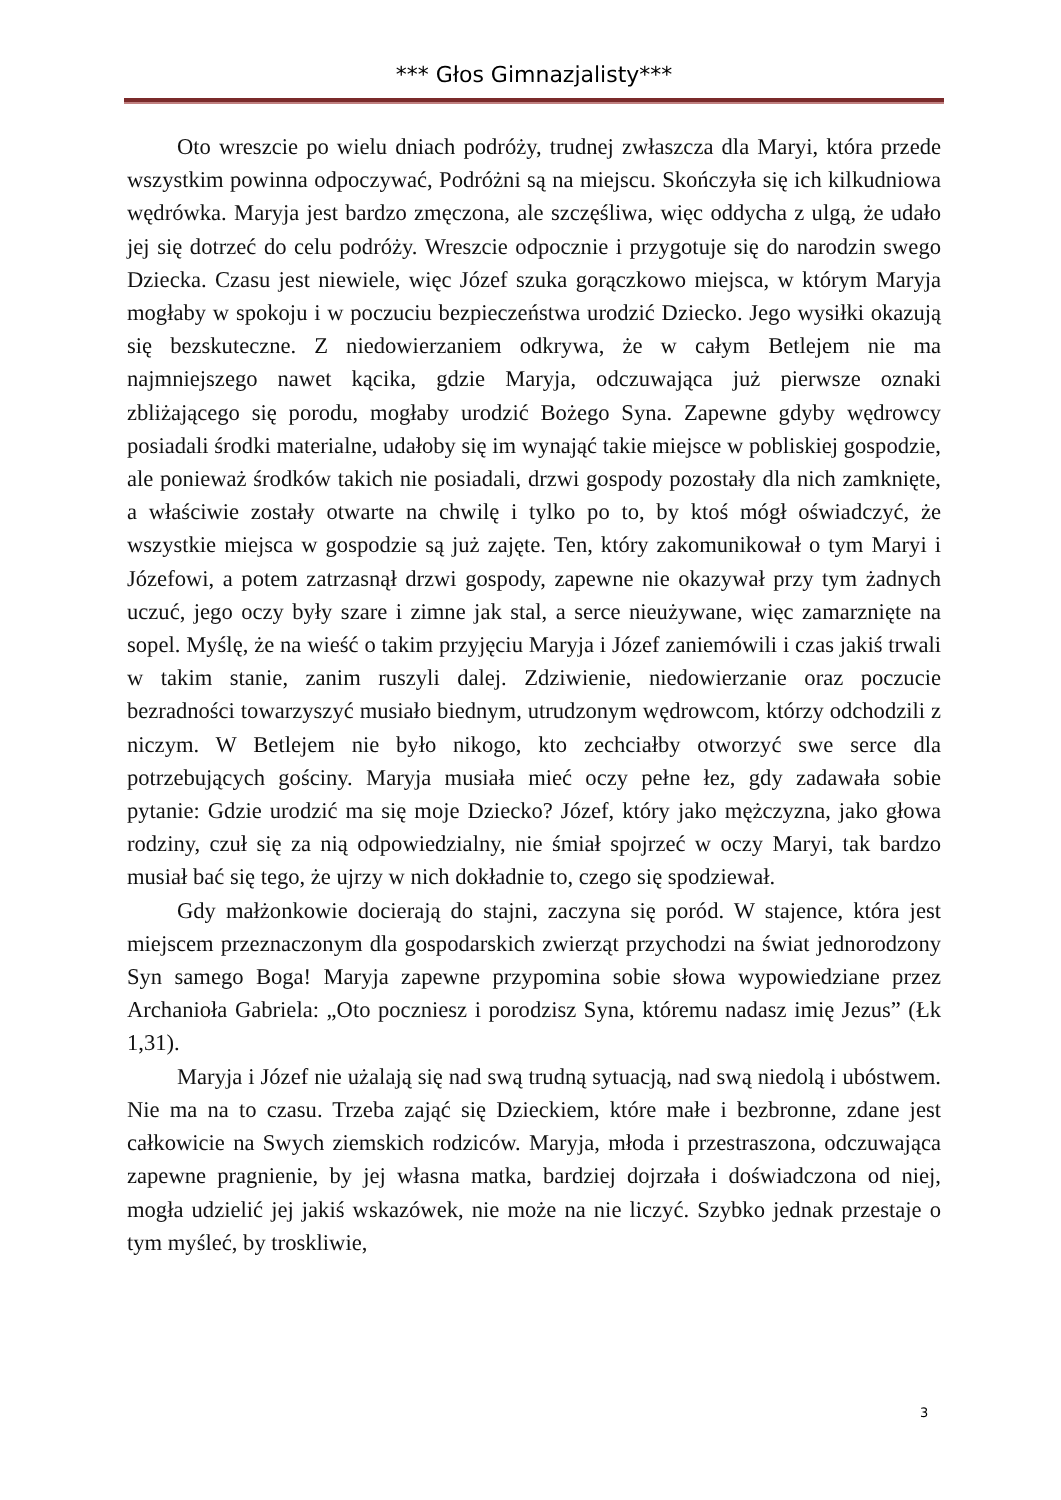*** Głos Gimnazjalisty***
Oto wreszcie po wielu dniach podróży, trudnej zwłaszcza dla Maryi, która przede wszystkim powinna odpoczywać, Podróżni są na miejscu. Skończyła się ich kilkudniowa wędrówka. Maryja jest bardzo zmęczona, ale szczęśliwa, więc oddycha z ulgą, że udało jej się dotrzeć do celu podróży. Wreszcie odpocznie i przygotuje się do narodzin swego Dziecka. Czasu jest niewiele, więc Józef szuka gorączkowo miejsca, w którym Maryja mogłaby w spokoju i w poczuciu bezpieczeństwa urodzić Dziecko. Jego wysiłki okazują się bezskuteczne. Z niedowierzaniem odkrywa, że w całym Betlejem nie ma najmniejszego nawet kącika, gdzie Maryja, odczuwająca już pierwsze oznaki zbliżającego się porodu, mogłaby urodzić Bożego Syna. Zapewne gdyby wędrowcy posiadali środki materialne, udałoby się im wynająć takie miejsce w pobliskiej gospodzie, ale ponieważ środków takich nie posiadali, drzwi gospody pozostały dla nich zamknięte, a właściwie zostały otwarte na chwilę i tylko po to, by ktoś mógł oświadczyć, że wszystkie miejsca w gospodzie są już zajęte. Ten, który zakomunikował o tym Maryi i Józefowi, a potem zatrzasnął drzwi gospody, zapewne nie okazywał przy tym żadnych uczuć, jego oczy były szare i zimne jak stal, a serce nieużywane, więc zamarznięte na sopel. Myślę, że na wieść o takim przyjęciu Maryja i Józef zaniemówili i czas jakiś trwali w takim stanie, zanim ruszyli dalej. Zdziwienie, niedowierzanie oraz poczucie bezradności towarzyszyć musiało biednym, utrudzonym wędrowcom, którzy odchodzili z niczym. W Betlejem nie było nikogo, kto zechciałby otworzyć swe serce dla potrzebujących gościny. Maryja musiała mieć oczy pełne łez, gdy zadawała sobie pytanie: Gdzie urodzić ma się moje Dziecko? Józef, który jako mężczyzna, jako głowa rodziny, czuł się za nią odpowiedzialny, nie śmiał spojrzeć w oczy Maryi, tak bardzo musiał bać się tego, że ujrzy w nich dokładnie to, czego się spodziewał.
Gdy małżonkowie docierają do stajni, zaczyna się poród. W stajence, która jest miejscem przeznaczonym dla gospodarskich zwierząt przychodzi na świat jednorodzony Syn samego Boga! Maryja zapewne przypomina sobie słowa wypowiedziane przez Archanioła Gabriela: „Oto poczniesz i porodzisz Syna, któremu nadasz imię Jezus” (Łk 1,31).
Maryja i Józef nie użalają się nad swą trudną sytuacją, nad swą niedolą i ubóstwem. Nie ma na to czasu. Trzeba zająć się Dzieckiem, które małe i bezbronne, zdane jest całkowicie na Swych ziemskich rodziców. Maryja, młoda i przestraszona, odczuwająca zapewne pragnienie, by jej własna matka, bardziej dojrzała i doświadczona od niej, mogła udzielić jej jakiś wskazówek, nie może na nie liczyć. Szybko jednak przestaje o tym myśleć, by troskliwie,
3